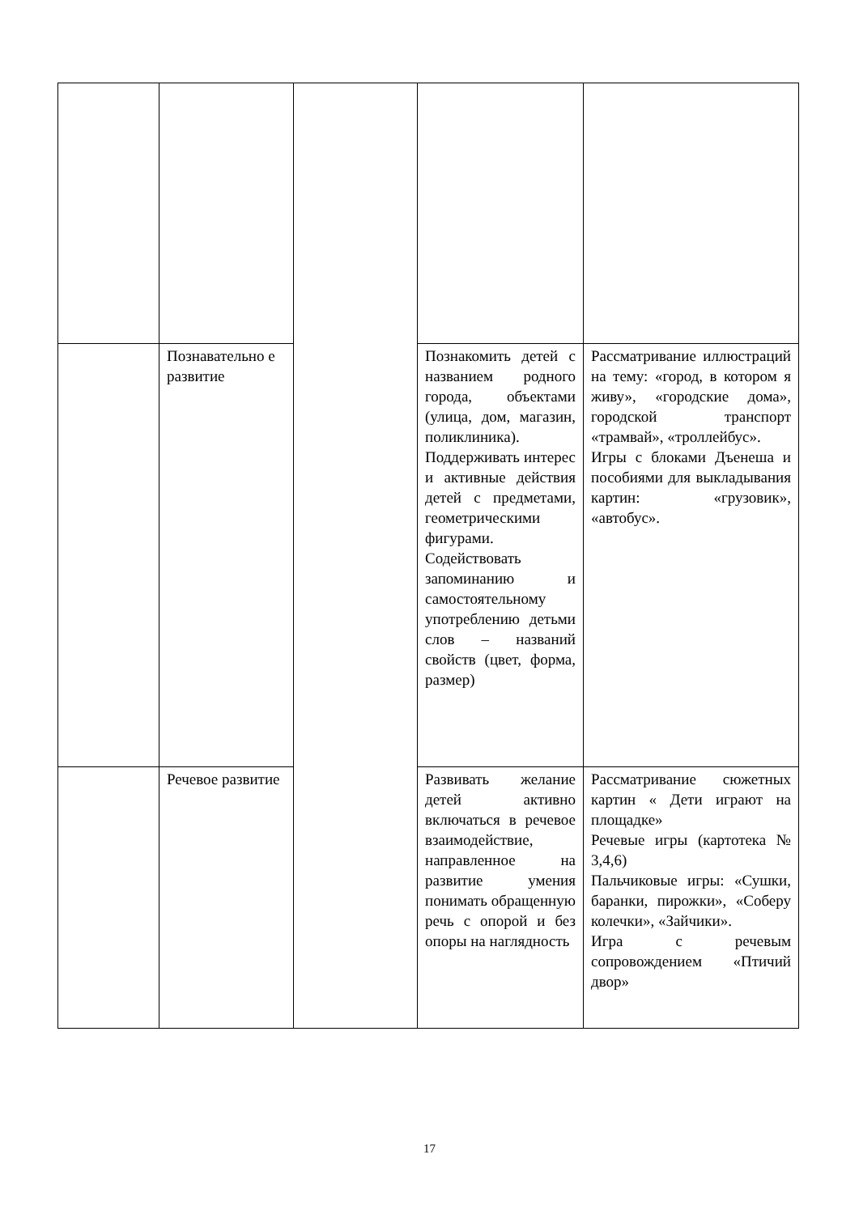| | Познавательно е развитие | | Познакомить детей с названием родного города, объектами (улица, дом, магазин, поликлиника). Поддерживать интерес и активные действия детей с предметами, геометрическими фигурами. Содействовать запоминанию и самостоятельному употреблению детьми слов – названий свойств (цвет, форма, размер) | Рассматривание иллюстраций на тему: «город, в котором я живу», «городские дома», городской транспорт «трамвай», «троллейбус». Игры с блоками Дъенеша и пособиями для выкладывания картин: «грузовик», «автобус». |
| | Речевое развитие | | Развивать желание детей активно включаться в речевое взаимодействие, направленное на развитие умения понимать обращенную речь с опорой и без опоры на наглядность | Рассматривание сюжетных картин « Дети играют на площадке» Речевые игры (картотека № 3,4,6) Пальчиковые игры: «Сушки, баранки, пирожки», «Соберу колечки», «Зайчики». Игра с речевым сопровождением «Птичий двор» |
17